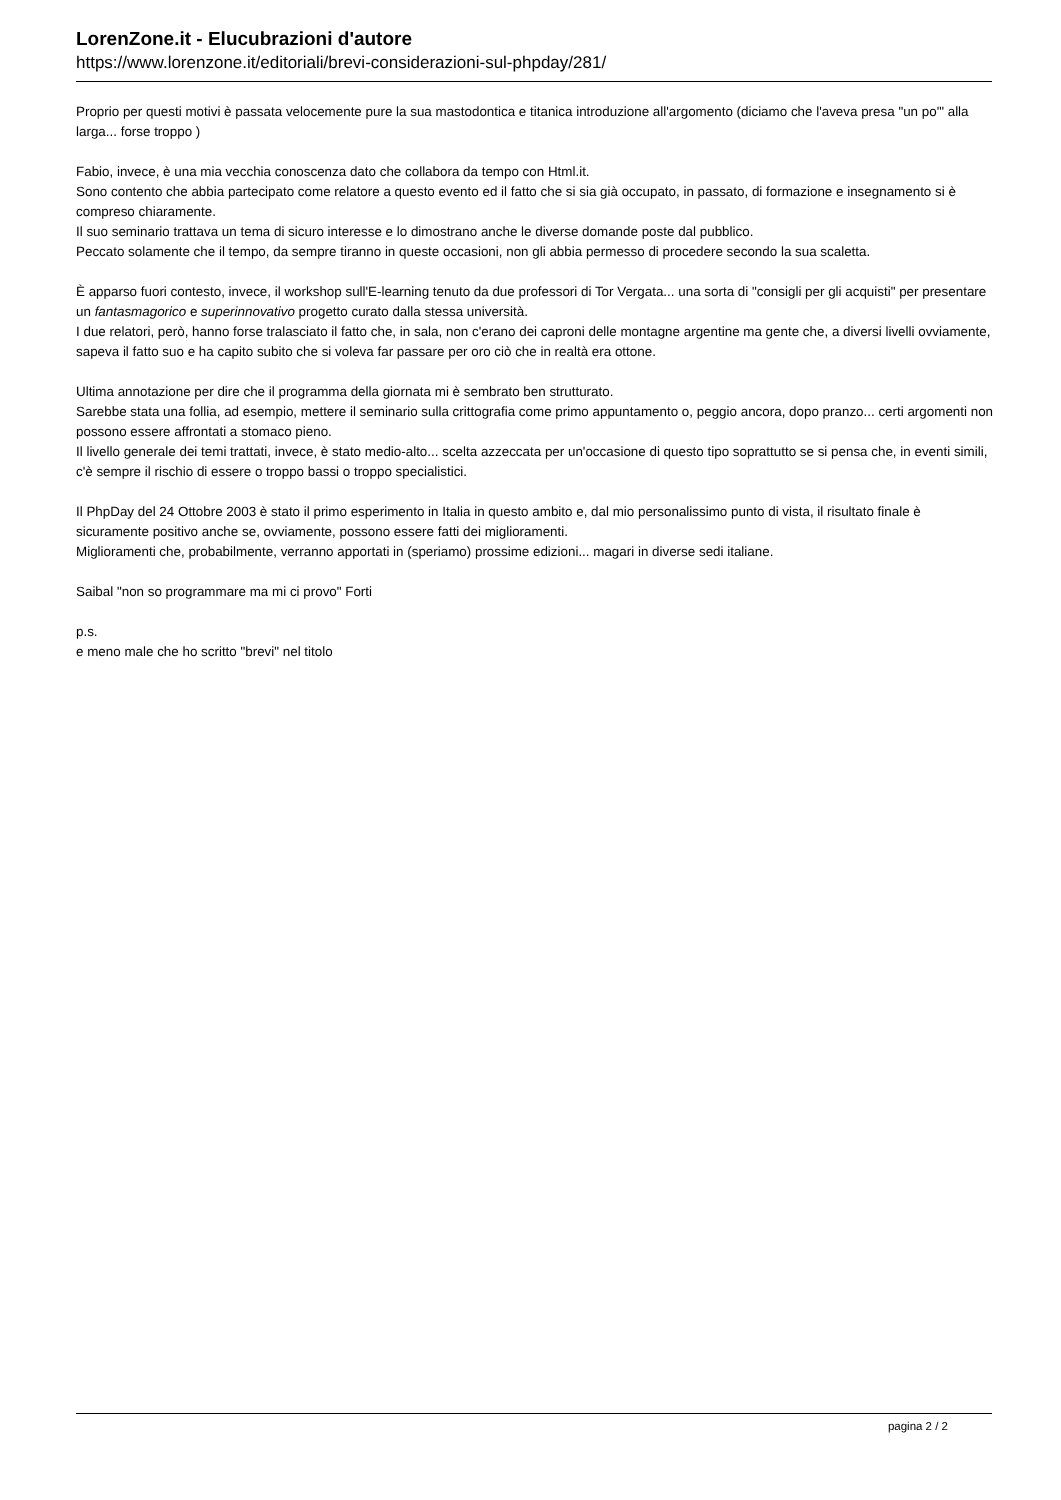LorenZone.it - Elucubrazioni d'autore
https://www.lorenzone.it/editoriali/brevi-considerazioni-sul-phpday/281/
Proprio per questi motivi è passata velocemente pure la sua mastodontica e titanica introduzione all'argomento (diciamo che l'aveva presa "un po'" alla larga... forse troppo )
Fabio, invece, è una mia vecchia conoscenza dato che collabora da tempo con Html.it.
Sono contento che abbia partecipato come relatore a questo evento ed il fatto che si sia già occupato, in passato, di formazione e insegnamento si è compreso chiaramente.
Il suo seminario trattava un tema di sicuro interesse e lo dimostrano anche le diverse domande poste dal pubblico.
Peccato solamente che il tempo, da sempre tiranno in queste occasioni, non gli abbia permesso di procedere secondo la sua scaletta.
È apparso fuori contesto, invece, il workshop sull'E-learning tenuto da due professori di Tor Vergata... una sorta di "consigli per gli acquisti" per presentare un fantasmagorico e superinnovativo progetto curato dalla stessa università.
I due relatori, però, hanno forse tralasciato il fatto che, in sala, non c'erano dei caproni delle montagne argentine ma gente che, a diversi livelli ovviamente, sapeva il fatto suo e ha capito subito che si voleva far passare per oro ciò che in realtà era ottone.
Ultima annotazione per dire che il programma della giornata mi è sembrato ben strutturato.
Sarebbe stata una follia, ad esempio, mettere il seminario sulla crittografia come primo appuntamento o, peggio ancora, dopo pranzo... certi argomenti non possono essere affrontati a stomaco pieno.
Il livello generale dei temi trattati, invece, è stato medio-alto... scelta azzeccata per un'occasione di questo tipo soprattutto se si pensa che, in eventi simili, c'è sempre il rischio di essere o troppo bassi o troppo specialistici.
Il PhpDay del 24 Ottobre 2003 è stato il primo esperimento in Italia in questo ambito e, dal mio personalissimo punto di vista, il risultato finale è sicuramente positivo anche se, ovviamente, possono essere fatti dei miglioramenti.
Miglioramenti che, probabilmente, verranno apportati in (speriamo) prossime edizioni... magari in diverse sedi italiane.
Saibal "non so programmare ma mi ci provo" Forti
p.s.
e meno male che ho scritto "brevi" nel titolo
pagina 2 / 2